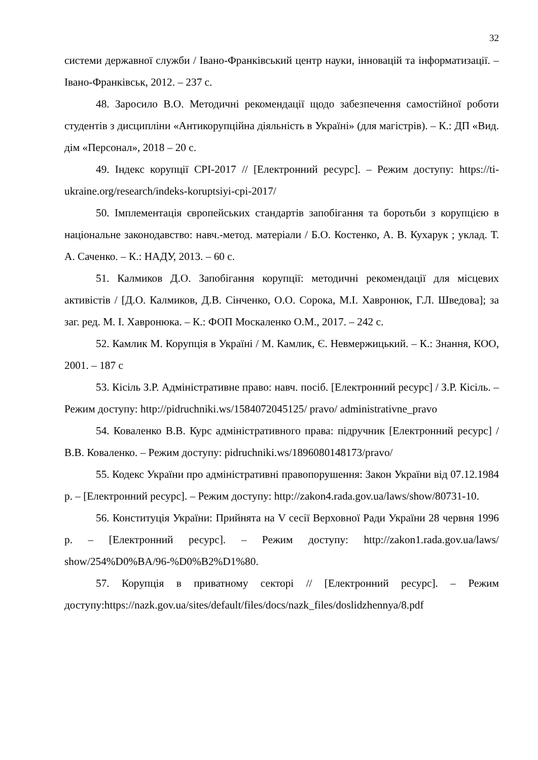32
системи державної служби / Івано-Франківський центр науки, інновацій та інформатизації. – Івано-Франківськ, 2012. – 237 с.
48. Заросило В.О. Методичні рекомендації щодо забезпечення самостійної роботи студентів з дисципліни «Антикорупційна діяльність в Україні» (для магістрів). – К.: ДП «Вид. дім «Персонал», 2018 – 20 с.
49. Індекс корупції CPI-2017 // [Електронний ресурс]. – Режим доступу: https://ti-ukraine.org/research/indeks-koruptsiyi-cpi-2017/
50. Імплементація європейських стандартів запобігання та боротьби з корупцією в національне законодавство: навч.-метод. матеріали / Б.О. Костенко, А. В. Кухарук ; уклад. Т. А. Саченко. – К.: НАДУ, 2013. – 60 с.
51. Калмиков Д.О. Запобігання корупції: методичні рекомендації для місцевих активістів / [Д.О. Калмиков, Д.В. Сінченко, О.О. Сорока, М.І. Хавронюк, Г.Л. Шведова]; за заг. ред. М. І. Хавронюка. – К.: ФОП Москаленко О.М., 2017. – 242 с.
52. Камлик М. Корупція в Україні / М. Камлик, Є. Невмержицький. – К.: Знання, КОО, 2001. – 187 с
53. Кісіль З.Р. Адміністративне право: навч. посіб. [Електронний ресурс] / З.Р. Кісіль. – Режим доступу: http://pidruchniki.ws/1584072045125/ pravo/ administrativne_pravo
54. Коваленко В.В. Курс адміністративного права: підручник [Електронний ресурс] / В.В. Коваленко. – Режим доступу: pidruchniki.ws/1896080148173/pravo/
55. Кодекс України про адміністративні правопорушення: Закон України від 07.12.1984 р. – [Електронний ресурс]. – Режим доступу: http://zakon4.rada.gov.ua/laws/show/80731-10.
56. Конституція України: Прийнята на V сесії Верховної Ради України 28 червня 1996 р. – [Електронний ресурс]. – Режим доступу: http://zakon1.rada.gov.ua/laws/ show/254%D0%BA/96-%D0%B2%D1%80.
57. Корупція в приватному секторі // [Електронний ресурс]. – Режим доступу:https://nazk.gov.ua/sites/default/files/docs/nazk_files/doslidzhennya/8.pdf